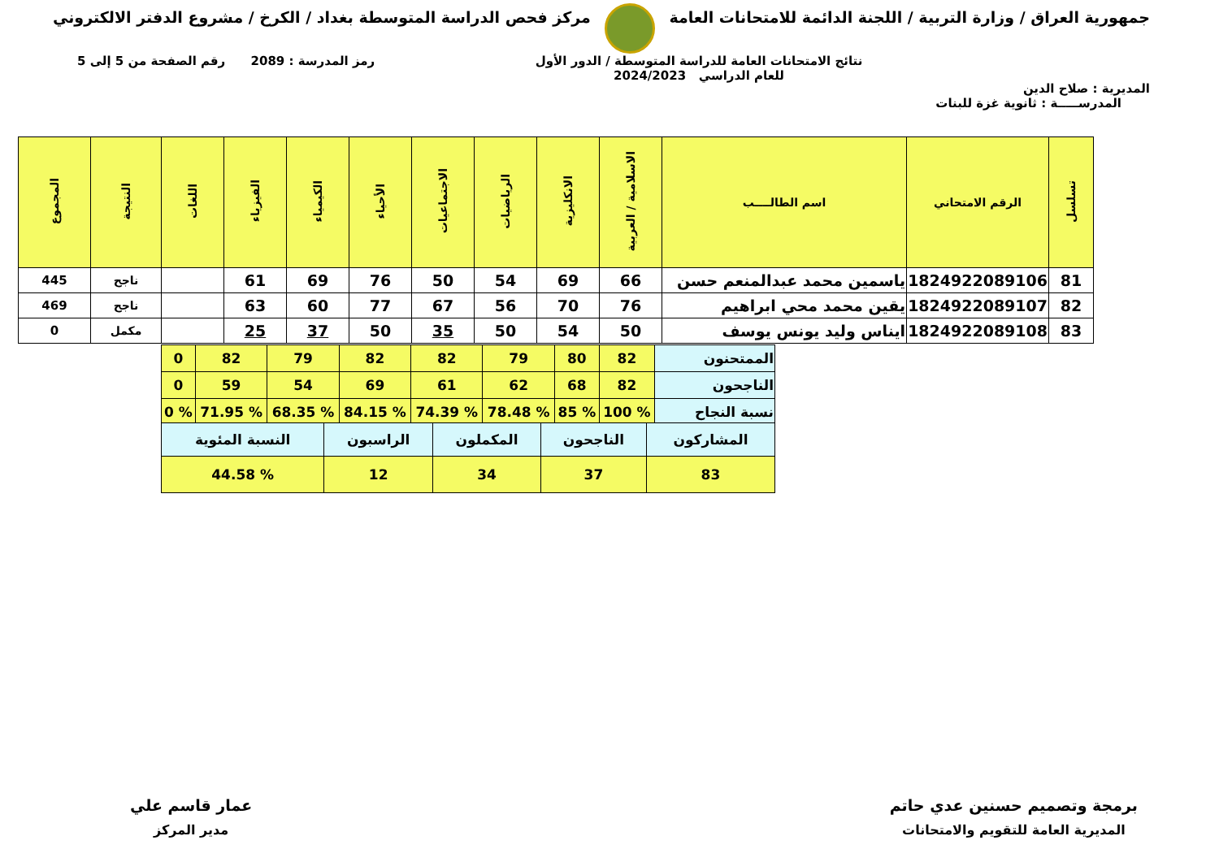جمهورية العراق / وزارة التربية / اللجنة الدائمة للامتحانات العامة
مركز فحص الدراسة المتوسطة بغداد / الكرخ / مشروع الدفتر الالكتروني
المديرية : صلاح الدين
نتائج الامتحانات العامة للدراسة المتوسطة / الدور الأول
للعام الدراسي 2024/2023
رمز المدرسة : 2089 رقم الصفحة من 5 إلى 5
المدرســـــة : ثانوية غزة للبنات
| تسلسل | الرقم الامتحاني | اسم الطالــــب | الاسلامية / العربية | الانكليزية | الرياضيات | الاجتماعيات | الأحياء | الكيمياء | الفيزياء | اللغات | النتيجة | المجموع |
| --- | --- | --- | --- | --- | --- | --- | --- | --- | --- | --- | --- | --- |
| 81 | 1824922089106 | ياسمين محمد عبدالمنعم حسن | 66 | 69 | 54 | 50 | 76 | 69 | 61 | | ناجح | 445 |
| 82 | 1824922089107 | يقين محمد محي ابراهيم | 76 | 70 | 56 | 67 | 77 | 60 | 63 | | ناجح | 469 |
| 83 | 1824922089108 | ايناس وليد يونس يوسف | 50 | 54 | 50 | 35 | 50 | 37 | 25 | | مكمل | 0 |
| الممتحنون | 82 | 80 | 79 | 82 | 82 | 79 | 82 | 0 |
| الناجحون | 82 | 68 | 62 | 61 | 69 | 54 | 59 | 0 |
| نسبة النجاح | % 100 | % 85 | % 78.48 | % 74.39 | % 84.15 | % 68.35 | % 71.95 | % 0 |
| المشاركون | الناجحون | المكملون | الراسبون | النسبة المئوية |
| 83 | 37 | 34 | 12 | % 44.58 |
برمجة وتصميم حسنين عدي حاتم
المديرية العامة للتقويم والامتحانات
عمار قاسم علي
مدير المركز